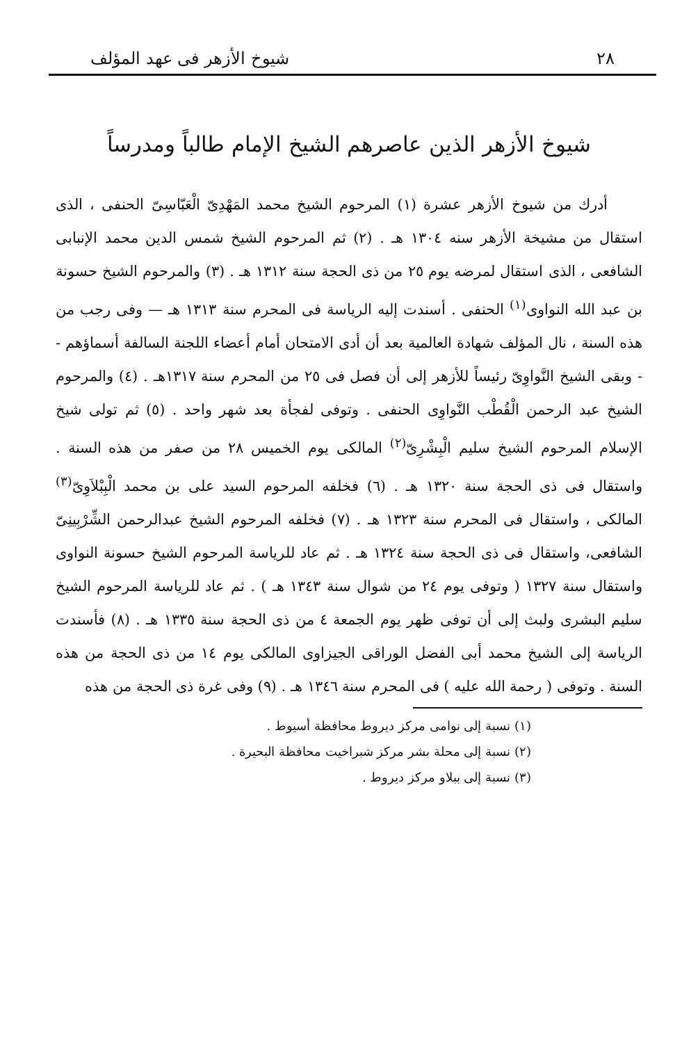٢٨ شيوخ الأزهر فى عهد المؤلف
شيوخ الأزهر الذين عاصرهم الشيخ الإمام طالباً ومدرساً
أدرك من شيوخ الأزهر عشرة (١) المرحوم الشيخ محمد المَهْدِىّ الْعَبّاسِىّ الحنفى ، الذى استقال من مشيخة الأزهر سنه ١٣٠٤ هـ . (٢) ثم المرحوم الشيخ شمس الدين محمد الإنبابى الشافعى ، الذى استقال لمرضه يوم ٢٥ من ذى الحجة سنة ١٣١٢ هـ . (٣) والمرحوم الشيخ حسونة بن عبد الله النواوى<sup>(١)</sup> الحنفى . أسندت إليه الرياسة فى المحرم سنة ١٣١٣ هـ — وفى رجب من هذه السنة ، نال المؤلف شهادة العالمية بعد أن أدى الامتحان أمام أعضاء اللجنة السالفة أسماؤهم -- وبقى الشيخ النَّواوِىّ رئيساً للأزهر إلى أن فصل فى ٢٥ من المحرم سنة ١٣١٧هـ . (٤) والمرحوم الشيخ عبد الرحمن الْقُطْب النَّواوِى الحنفى . وتوفى لفجأة بعد شهر واحد . (٥) ثم تولى شيخ الإسلام المرحوم الشيخ سليم الْبِشْرِىّ<sup>(٢)</sup> المالكى يوم الخميس ٢٨ من صفر من هذه السنة . واستقال فى ذى الحجة سنة ١٣٢٠ هـ . (٦) فخلفه المرحوم السيد على بن محمد الْبِبْلاَوِىّ<sup>(٣)</sup> المالكى ، واستقال فى المحرم سنة ١٣٢٣ هـ . (٧) فخلفه المرحوم الشيخ عبدالرحمن الشِّرْبِينِىّ الشافعى، واستقال فى ذى الحجة سنة ١٣٢٤ هـ . ثم عاد للرياسة المرحوم الشيخ حسونة النواوى واستقال سنة ١٣٢٧ ( وتوفى يوم ٢٤ من شوال سنة ١٣٤٣ هـ ) . ثم عاد للرياسة المرحوم الشيخ سليم البشرى ولبث إلى أن توفى ظهر يوم الجمعة ٤ من ذى الحجة سنة ١٣٣٥ هـ . (٨) فأسندت الرياسة إلى الشيخ محمد أبى الفضل الوراقى الجيزاوى المالكى يوم ١٤ من ذى الحجة من هذه السنة . وتوفى ( رحمة الله عليه ) فى المحرم سنة ١٣٤٦ هـ . (٩) وفى غرة ذى الحجة من هذه
(١) نسبة إلى نوامى مركز ديروط محافظة أسيوط .
(٢) نسبة إلى محلة بشر مركز شبراخيت محافظة البحيرة .
(٣) نسبة إلى ببلاو مركز ديروط .